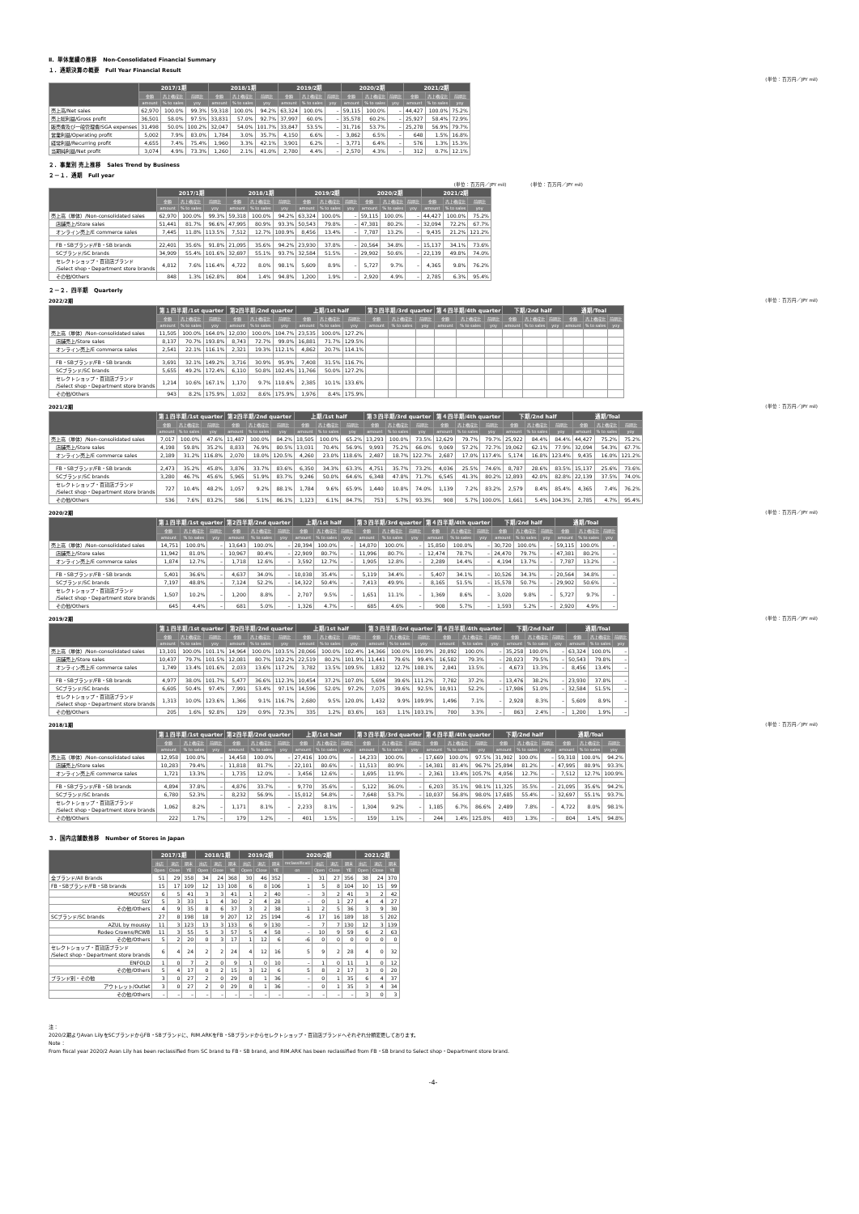Ⅱ．単体業績の推移　Non-Consolidated Financial Summary
１．通期決算の概要　Full Year Financial Result
(単位：百万円／JPY mil)
| | 2017/1期 | | | 2018/1期 | | | 2019/2期 | | | 2020/2期 | | | 2021/2期 | | |
| --- | --- | --- | --- | --- | --- | --- | --- | --- | --- | --- | --- | --- | --- | --- | --- |
| | 金額 | 売上構成比 | 前期比 | 金額 | 売上構成比 | 前期比 | 金額 | 売上構成比 | 前期比 | 金額 | 売上構成比 | 前期比 | 金額 | 売上構成比 | 前期比 |
| | amount | % to sales | yoy | amount | % to sales | yoy | amount | % to sales | yoy | amount | % to sales | yoy | amount | % to sales | yoy |
| 売上高/Net sales | 62,970 | 100.0% | 99.3% | 59,318 | 100.0% | 94.2% | 63,324 | 100.0% | – | 59,115 | 100.0% | – | 44,427 | 100.0% | 75.2% |
| 売上総利益/Gross profit | 36,501 | 58.0% | 97.5% | 33,831 | 57.0% | 92.7% | 37,997 | 60.0% | – | 35,578 | 60.2% | – | 25,927 | 58.4% | 72.9% |
| 販売費及び一般管理費/SGA expenses | 31,498 | 50.0% | 100.2% | 32,047 | 54.0% | 101.7% | 33,847 | 53.5% | – | 31,716 | 53.7% | – | 25,278 | 56.9% | 79.7% |
| 営業利益/Operating profit | 5,002 | 7.9% | 83.0% | 1,784 | 3.0% | 35.7% | 4,150 | 6.6% | – | 3,862 | 6.5% | – | 648 | 1.5% | 16.8% |
| 経常利益/Recurring profit | 4,655 | 7.4% | 75.4% | 1,960 | 3.3% | 42.1% | 3,901 | 6.2% | – | 3,771 | 6.4% | – | 576 | 1.3% | 15.3% |
| 当期純利益/Net profit | 3,074 | 4.9% | 73.3% | 1,260 | 2.1% | 41.0% | 2,780 | 4.4% | – | 2,570 | 4.3% | – | 312 | 0.7% | 12.1% |
２．事業別 売上推移　Sales Trend by Business
２－１．通期　Full year
(単位：百万円／JPY mil)　　　　　(単位：百万円／JPY mil)
| | 2017/1期 | | | 2018/1期 | | | 2019/2期 | | | 2020/2期 | | | 2021/2期 | | |
| --- | --- | --- | --- | --- | --- | --- | --- | --- | --- | --- | --- | --- | --- | --- | --- |
| | 金額 | 売上構成比 | 前期比 | 金額 | 売上構成比 | 前期比 | 金額 | 売上構成比 | 前期比 | 金額 | 売上構成比 | 前期比 | 金額 | 売上構成比 | 前期比 |
| | amount | % to sales | yoy | amount | % to sales | yoy | amount | % to sales | yoy | amount | % to sales | yoy | amount | % to sales | yoy |
| 売上高（単体）/Non-consolidated sales | 62,970 | 100.0% | 99.3% | 59,318 | 100.0% | 94.2% | 63,324 | 100.0% | – | 59,115 | 100.0% | – | 44,427 | 100.0% | 75.2% |
| 店舗売上/Store sales | 51,441 | 81.7% | 96.6% | 47,995 | 80.9% | 93.3% | 50,543 | 79.8% | – | 47,381 | 80.2% | – | 32,094 | 72.2% | 67.7% |
| オンライン売上/E commerce sales | 7,445 | 11.8% | 113.5% | 7,512 | 12.7% | 100.9% | 8,456 | 13.4% | – | 7,787 | 13.2% | – | 9,435 | 21.2% | 121.2% |
| FB・SBブランド/FB・SB brands | 22,401 | 35.6% | 91.8% | 21,095 | 35.6% | 94.2% | 23,930 | 37.8% | – | 20,564 | 34.8% | – | 15,137 | 34.1% | 73.6% |
| SCブランド/SC brands | 34,909 | 55.4% | 101.6% | 32,697 | 55.1% | 93.7% | 32,584 | 51.5% | – | 29,902 | 50.6% | – | 22,139 | 49.8% | 74.0% |
| セレクトショップ・百貨店ブランド /Select shop・Department store brands | 4,812 | 7.6% | 116.4% | 4,722 | 8.0% | 98.1% | 5,609 | 8.9% | – | 5,727 | 9.7% | – | 4,365 | 9.8% | 76.2% |
| その他/Others | 848 | 1.3% | 162.8% | 804 | 1.4% | 94.8% | 1,200 | 1.9% | – | 2,920 | 4.9% | – | 2,785 | 6.3% | 95.4% |
２－２．四半期　Quarterly
2022/2期 (単位：百万円／JPY mil)
| | 第１四半期/1st quarter | | | 第2四半期/2nd quarter | | | 上期/1st half | | | 第３四半期/3rd quarter | | | 第４四半期/4th quarter | | | 下期/2nd half | | | 通期/Toal | | |
| --- | --- | --- | --- | --- | --- | --- | --- | --- | --- | --- | --- | --- | --- | --- | --- | --- | --- | --- | --- | --- | --- |
| | 金額 | 売上構成比 | 前期比 | 金額 | 売上構成比 | 前期比 | 金額 | 売上構成比 | 前期比 | 金額 | 売上構成比 | 前期比 | 金額 | 売上構成比 | 前期比 | 金額 | 売上構成比 | 前期比 | 金額 | 売上構成比 | 前期比 |
| | amount | % to sales | yoy | amount | % to sales | yoy | amount | % to sales | yoy | amount | % to sales | yoy | amount | % to sales | yoy | amount | % to sales | yoy | amount | % to sales | yoy |
| 売上高（単体）/Non-consolidated sales | 11,505 | 100.0% | 164.0% | 12,030 | 100.0% | 104.7% | 23,535 | 100.0% | 127.2% | | | | | | | | | | | | |
| 店舗売上/Store sales | 8,137 | 70.7% | 193.8% | 8,743 | 72.7% | 99.0% | 16,881 | 71.7% | 129.5% | | | | | | | | | | | | |
| オンライン売上/E commerce sales | 2,541 | 22.1% | 116.1% | 2,321 | 19.3% | 112.1% | 4,862 | 20.7% | 114.1% | | | | | | | | | | | | |
| FB・SBブランド/FB・SB brands | 3,691 | 32.1% | 149.2% | 3,716 | 30.9% | 95.9% | 7,408 | 31.5% | 116.7% | | | | | | | | | | | | |
| SCブランド/SC brands | 5,655 | 49.2% | 172.4% | 6,110 | 50.8% | 102.4% | 11,766 | 50.0% | 127.2% | | | | | | | | | | | | |
| セレクトショップ・百貨店ブランド /Select shop・Department store brands | 1,214 | 10.6% | 167.1% | 1,170 | 9.7% | 110.6% | 2,385 | 10.1% | 133.6% | | | | | | | | | | | | |
| その他/Others | 943 | 8.2% | 175.9% | 1,032 | 8.6% | 175.9% | 1,976 | 8.4% | 175.9% | | | | | | | | | | | | |
2021/2期 (単位：百万円／JPY mil)
| | 第１四半期/1st quarter | | | 第2四半期/2nd quarter | | | 上期/1st half | | | 第３四半期/3rd quarter | | | 第４四半期/4th quarter | | | 下期/2nd half | | | 通期/Toal | | |
| --- | --- | --- | --- | --- | --- | --- | --- | --- | --- | --- | --- | --- | --- | --- | --- | --- | --- | --- | --- | --- | --- |
| | 金額 | 売上構成比 | 前期比 | 金額 | 売上構成比 | 前期比 | 金額 | 売上構成比 | 前期比 | 金額 | 売上構成比 | 前期比 | 金額 | 売上構成比 | 前期比 | 金額 | 売上構成比 | 前期比 | 金額 | 売上構成比 | 前期比 |
| | amount | % to sales | yoy | amount | % to sales | yoy | amount | % to sales | yoy | amount | % to sales | yoy | amount | % to sales | yoy | amount | % to sales | yoy | amount | % to sales | yoy |
| 売上高（単体）/Non-consolidated sales | 7,017 | 100.0% | 47.6% | 11,487 | 100.0% | 84.2% | 18,505 | 100.0% | 65.2% | 13,293 | 100.0% | 73.5% | 12,629 | 79.7% | 79.7% | 25,922 | 84.4% | 84.4% | 44,427 | 75.2% | 75.2% |
| 店舗売上/Store sales | 4,198 | 59.8% | 35.2% | 8,833 | 76.9% | 80.5% | 13,031 | 70.4% | 56.9% | 9,993 | 75.2% | 66.0% | 9,069 | 57.2% | 72.7% | 19,062 | 62.1% | 77.9% | 32,094 | 54.3% | 67.7% |
| オンライン売上/E commerce sales | 2,189 | 31.2% | 116.8% | 2,070 | 18.0% | 120.5% | 4,260 | 23.0% | 118.6% | 2,487 | 18.7% | 122.7% | 2,687 | 17.0% | 117.4% | 5,174 | 16.8% | 123.4% | 9,435 | 16.0% | 121.2% |
| FB・SBブランド/FB・SB brands | 2,473 | 35.2% | 45.8% | 3,876 | 33.7% | 83.6% | 6,350 | 34.3% | 63.3% | 4,751 | 35.7% | 73.2% | 4,036 | 25.5% | 74.6% | 8,787 | 28.6% | 83.5% | 15,137 | 25.6% | 73.6% |
| SCブランド/SC brands | 3,280 | 46.7% | 45.6% | 5,965 | 51.9% | 83.7% | 9,246 | 50.0% | 64.6% | 6,348 | 47.8% | 71.7% | 6,545 | 41.3% | 80.2% | 12,893 | 42.0% | 82.8% | 22,139 | 37.5% | 74.0% |
| セレクトショップ・百貨店ブランド /Select shop・Department store brands | 727 | 10.4% | 48.2% | 1,057 | 9.2% | 88.1% | 1,784 | 9.6% | 65.9% | 1,440 | 10.8% | 74.0% | 1,139 | 7.2% | 83.2% | 2,579 | 8.4% | 85.4% | 4,365 | 7.4% | 76.2% |
| その他/Others | 536 | 7.6% | 83.2% | 586 | 5.1% | 86.1% | 1,123 | 6.1% | 84.7% | 753 | 5.7% | 93.3% | 908 | 5.7% | 100.0% | 1,661 | 5.4% | 104.3% | 2,785 | 4.7% | 95.4% |
2020/2期 (単位：百万円／JPY mil)
| | 第１四半期/1st quarter | | | 第2四半期/2nd quarter | | | 上期/1st half | | | 第３四半期/3rd quarter | | | 第４四半期/4th quarter | | | 下期/2nd half | | | 通期/Toal | | |
| --- | --- | --- | --- | --- | --- | --- | --- | --- | --- | --- | --- | --- | --- | --- | --- | --- | --- | --- | --- | --- | --- |
| | 金額 | 売上構成比 | 前期比 | 金額 | 売上構成比 | 前期比 | 金額 | 売上構成比 | 前期比 | 金額 | 売上構成比 | 前期比 | 金額 | 売上構成比 | 前期比 | 金額 | 売上構成比 | 前期比 | 金額 | 売上構成比 | 前期比 |
| | amount | % to sales | yoy | amount | % to sales | yoy | amount | % to sales | yoy | amount | % to sales | yoy | amount | % to sales | yoy | amount | % to sales | yoy | amount | % to sales | yoy |
| 売上高（単体）/Non-consolidated sales | 14,751 | 100.0% | – | 13,643 | 100.0% | – | 28,394 | 100.0% | – | 14,870 | 100.0% | – | 15,850 | 100.0% | – | 30,720 | 100.0% | – | 59,115 | 100.0% | – |
| 店舗売上/Store sales | 11,942 | 81.0% | – | 10,967 | 80.4% | – | 22,909 | 80.7% | – | 11,996 | 80.7% | – | 12,474 | 78.7% | – | 24,470 | 79.7% | – | 47,381 | 80.2% | – |
| オンライン売上/E commerce sales | 1,874 | 12.7% | – | 1,718 | 12.6% | – | 3,592 | 12.7% | – | 1,905 | 12.8% | – | 2,289 | 14.4% | – | 4,194 | 13.7% | – | 7,787 | 13.2% | – |
| FB・SBブランド/FB・SB brands | 5,401 | 36.6% | – | 4,637 | 34.0% | – | 10,038 | 35.4% | – | 5,119 | 34.4% | – | 5,407 | 34.1% | – | 10,526 | 34.3% | – | 20,564 | 34.8% | – |
| SCブランド/SC brands | 7,197 | 48.8% | – | 7,124 | 52.2% | – | 14,322 | 50.4% | – | 7,413 | 49.9% | – | 8,165 | 51.5% | – | 15,578 | 50.7% | – | 29,902 | 50.6% | – |
| セレクトショップ・百貨店ブランド /Select shop・Department store brands | 1,507 | 10.2% | – | 1,200 | 8.8% | – | 2,707 | 9.5% | – | 1,651 | 11.1% | – | 1,369 | 8.6% | – | 3,020 | 9.8% | – | 5,727 | 9.7% | – |
| その他/Others | 645 | 4.4% | – | 681 | 5.0% | – | 1,326 | 4.7% | – | 685 | 4.6% | – | 908 | 5.7% | – | 1,593 | 5.2% | – | 2,920 | 4.9% | – |
2019/2期 (単位：百万円／JPY mil)
| | 第１四半期/1st quarter | | | 第2四半期/2nd quarter | | | 上期/1st half | | | 第３四半期/3rd quarter | | | 第４四半期/4th quarter | | | 下期/2nd half | | | 通期/Toal | | |
| --- | --- | --- | --- | --- | --- | --- | --- | --- | --- | --- | --- | --- | --- | --- | --- | --- | --- | --- | --- | --- | --- |
| | 金額 | 売上構成比 | 前期比 | 金額 | 売上構成比 | 前期比 | 金額 | 売上構成比 | 前期比 | 金額 | 売上構成比 | 前期比 | 金額 | 売上構成比 | 前期比 | 金額 | 売上構成比 | 前期比 | 金額 | 売上構成比 | 前期比 |
| | amount | % to sales | yoy | amount | % to sales | yoy | amount | % to sales | yoy | amount | % to sales | yoy | amount | % to sales | yoy | amount | % to sales | yoy | amount | % to sales | yoy |
| 売上高（単体）/Non-consolidated sales | 13,101 | 100.0% | 101.1% | 14,964 | 100.0% | 103.5% | 28,066 | 100.0% | 102.4% | 14,366 | 100.0% | 100.9% | 20,892 | 100.0% | – | 35,258 | 100.0% | – | 63,324 | 100.0% | – |
| 店舗売上/Store sales | 10,437 | 79.7% | 101.5% | 12,081 | 80.7% | 102.2% | 22,519 | 80.2% | 101.9% | 11,441 | 79.6% | 99.4% | 16,582 | 79.3% | – | 28,023 | 79.5% | – | 50,543 | 79.8% | – |
| オンライン売上/E commerce sales | 1,749 | 13.4% | 101.6% | 2,033 | 13.6% | 117.2% | 3,782 | 13.5% | 109.5% | 1,832 | 12.7% | 108.1% | 2,841 | 13.5% | – | 4,673 | 13.3% | – | 8,456 | 13.4% | – |
| FB・SBブランド/FB・SB brands | 4,977 | 38.0% | 101.7% | 5,477 | 36.6% | 112.3% | 10,454 | 37.2% | 107.0% | 5,694 | 39.6% | 111.2% | 7,782 | 37.2% | – | 13,476 | 38.2% | – | 23,930 | 37.8% | – |
| SCブランド/SC brands | 6,605 | 50.4% | 97.4% | 7,991 | 53.4% | 97.1% | 14,596 | 52.0% | 97.2% | 7,075 | 39.6% | 92.5% | 10,911 | 52.2% | – | 17,986 | 51.0% | – | 32,584 | 51.5% | – |
| セレクトショップ・百貨店ブランド /Select shop・Department store brands | 1,313 | 10.0% | 123.6% | 1,366 | 9.1% | 116.7% | 2,680 | 9.5% | 120.0% | 1,432 | 9.9% | 109.9% | 1,496 | 7.1% | – | 2,928 | 8.3% | – | 5,609 | 8.9% | – |
| その他/Others | 205 | 1.6% | 92.8% | 129 | 0.9% | 72.3% | 335 | 1.2% | 83.6% | 163 | 1.1% | 103.1% | 700 | 3.3% | – | 863 | 2.4% | – | 1,200 | 1.9% | – |
2018/1期 (単位：百万円／JPY mil)
| | 第１四半期/1st quarter | | | 第2四半期/2nd quarter | | | 上期/1st half | | | 第３四半期/3rd quarter | | | 第４四半期/4th quarter | | | 下期/2nd half | | | 通期/Toal | | |
| --- | --- | --- | --- | --- | --- | --- | --- | --- | --- | --- | --- | --- | --- | --- | --- | --- | --- | --- | --- | --- | --- |
| | 金額 | 売上構成比 | 前期比 | 金額 | 売上構成比 | 前期比 | 金額 | 売上構成比 | 前期比 | 金額 | 売上構成比 | 前期比 | 金額 | 売上構成比 | 前期比 | 金額 | 売上構成比 | 前期比 | 金額 | 売上構成比 | 前期比 |
| | amount | % to sales | yoy | amount | % to sales | yoy | amount | % to sales | yoy | amount | % to sales | yoy | amount | % to sales | yoy | amount | % to sales | yoy | amount | % to sales | yoy |
| 売上高（単体）/Non-consolidated sales | 12,958 | 100.0% | – | 14,458 | 100.0% | – | 27,416 | 100.0% | – | 14,233 | 100.0% | – | 17,669 | 100.0% | 97.5% | 31,902 | 100.0% | – | 59,318 | 100.0% | 94.2% |
| 店舗売上/Store sales | 10,283 | 79.4% | – | 11,818 | 81.7% | – | 22,101 | 80.6% | – | 11,513 | 80.9% | – | 14,381 | 81.4% | 96.7% | 25,894 | 81.2% | – | 47,995 | 80.9% | 93.3% |
| オンライン売上/E commerce sales | 1,721 | 13.3% | – | 1,735 | 12.0% | – | 3,456 | 12.6% | – | 1,695 | 11.9% | – | 2,361 | 13.4% | 105.7% | 4,056 | 12.7% | – | 7,512 | 12.7% | 100.9% |
| FB・SBブランド/FB・SB brands | 4,894 | 37.8% | – | 4,876 | 33.7% | – | 9,770 | 35.6% | – | 5,122 | 36.0% | – | 6,203 | 35.1% | 98.1% | 11,325 | 35.5% | – | 21,095 | 35.6% | 94.2% |
| SCブランド/SC brands | 6,780 | 52.3% | – | 8,232 | 56.9% | – | 15,012 | 54.8% | – | 7,648 | 53.7% | – | 10,037 | 56.8% | 98.0% | 17,685 | 55.4% | – | 32,697 | 55.1% | 93.7% |
| セレクトショップ・百貨店ブランド /Select shop・Department store brands | 1,062 | 8.2% | – | 1,171 | 8.1% | – | 2,233 | 8.1% | – | 1,304 | 9.2% | – | 1,185 | 6.7% | 86.6% | 2,489 | 7.8% | – | 4,722 | 8.0% | 98.1% |
| その他/Others | 222 | 1.7% | – | 179 | 1.2% | – | 401 | 1.5% | – | 159 | 1.1% | – | 244 | 1.4% | 125.8% | 403 | 1.3% | – | 804 | 1.4% | 94.8% |
３．国内店舗数推移　Number of Stores in Japan
| | 2017/1期 | | | 2018/1期 | | | 2019/2期 | | | 2020/2期 | | | | 2021/2期 | | |
| --- | --- | --- | --- | --- | --- | --- | --- | --- | --- | --- | --- | --- | --- | --- | --- | --- |
| | 出店 | 退店 | 期末 | 出店 | 退店 | 期末 | 出店 | 退店 | 期末 | reclassificati | 出店 | 退店 | 期末 | 出店 | 退店 | 期末 |
| | Open | Close | YE | Open | Close | YE | Open | Close | YE | on | Open | Close | YE | Open | Close | YE |
| 全ブランド/All Brands | 51 | 29 | 358 | 34 | 24 | 368 | 30 | 46 | 352 | – | 31 | 27 | 356 | 38 | 24 | 370 |
| FB・SBブランド/FB・SB brands | 15 | 17 | 109 | 12 | 13 | 108 | 6 | 8 | 106 | 1 | 5 | 8 | 104 | 10 | 15 | 99 |
| MOUSSY | 6 | 5 | 41 | 3 | 3 | 41 | 1 | 2 | 40 | – | 3 | 2 | 41 | 3 | 2 | 42 |
| SLY | 5 | 3 | 33 | 1 | 4 | 30 | 2 | 4 | 28 | – | 0 | 1 | 27 | 4 | 4 | 27 |
| その他/Others | 4 | 9 | 35 | 8 | 6 | 37 | 3 | 2 | 38 | 1 | 2 | 5 | 36 | 3 | 9 | 30 |
| SCブランド/SC brands | 27 | 8 | 198 | 18 | 9 | 207 | 12 | 25 | 194 | -6 | 17 | 16 | 189 | 18 | 5 | 202 |
| AZUL by moussy | 11 | 3 | 123 | 13 | 3 | 133 | 6 | 9 | 130 | – | 7 | 7 | 130 | 12 | 3 | 139 |
| Rodeo Crowns/RCWB | 11 | 3 | 55 | 5 | 3 | 57 | 5 | 4 | 58 | – | 10 | 9 | 59 | 6 | 2 | 63 |
| その他/Others | 5 | 2 | 20 | 0 | 3 | 17 | 1 | 12 | 6 | -6 | 0 | 0 | 0 | 0 | 0 | 0 |
| セレクトショップ・百貨店ブランド /Select shop・Department store brands | 6 | 4 | 24 | 2 | 2 | 24 | 4 | 12 | 16 | 5 | 9 | 2 | 28 | 4 | 0 | 32 |
| ENFOLD | 1 | 0 | 7 | 2 | 0 | 9 | 1 | 0 | 10 | – | 1 | 0 | 11 | 1 | 0 | 12 |
| その他/Others | 5 | 4 | 17 | 0 | 2 | 15 | 3 | 12 | 6 | 5 | 8 | 2 | 17 | 3 | 0 | 20 |
| ブランド別・その他 | 3 | 0 | 27 | 2 | 0 | 29 | 8 | 1 | 36 | – | 0 | 1 | 35 | 6 | 4 | 37 |
| アウトレット/Outlet | 3 | 0 | 27 | 2 | 0 | 29 | 8 | 1 | 36 | – | 0 | 1 | 35 | 3 | 4 | 34 |
| その他/Others | – | – | – | – | – | – | – | – | – | – | – | – | – | 3 | 0 | 3 |
注：
2020/2期よりAvan LilyをSCブランドからFB・SBブランドに、RIM.ARKをFB・SBブランドからセレクトショップ・百貨店ブランドへそれぞれ分類変更しております。
Note：
From fiscal year 2020/2 Avan Lily has been reclassified from SC brand to FB・SB brand, and RIM.ARK has been reclassified from FB・SB brand to Select shop・Department store brand.
-4-